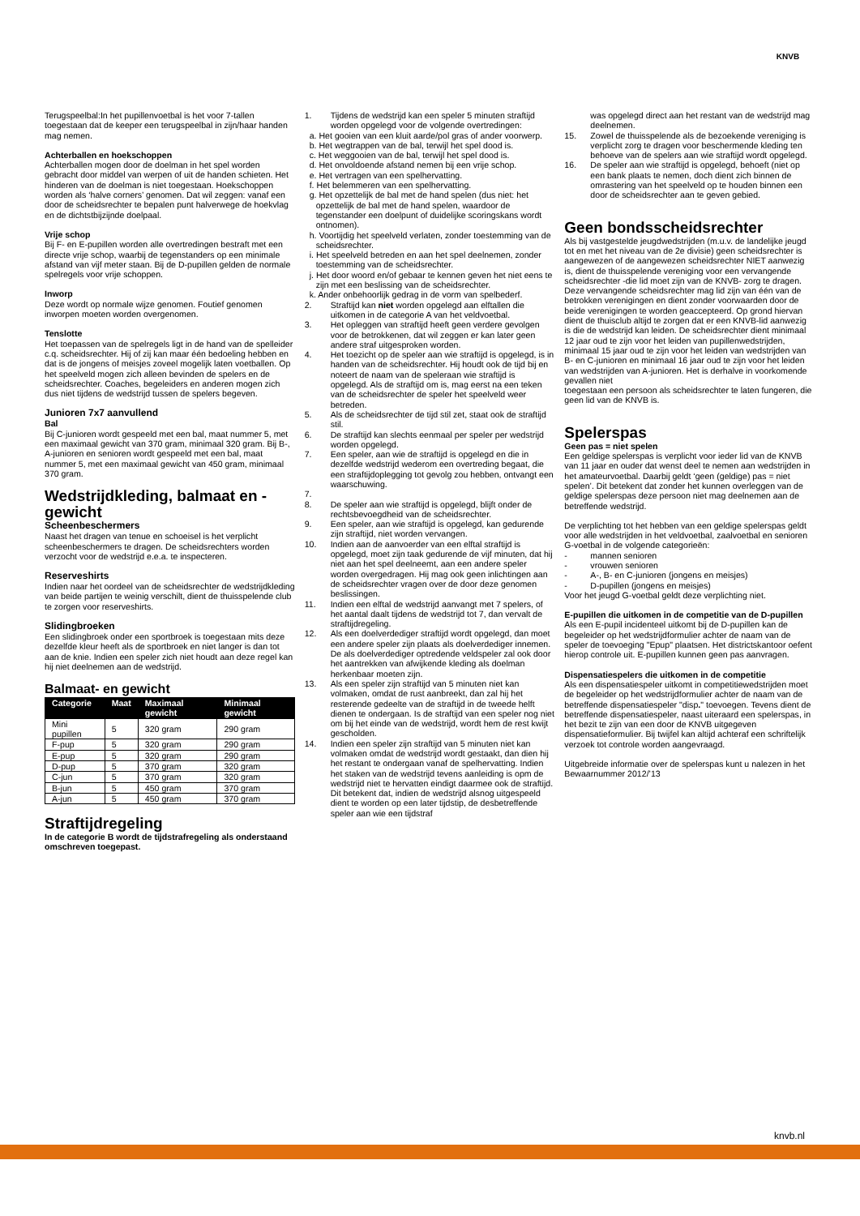KNVB
Terugspeelbal:In het pupillenvoetbal is het voor 7-tallen toegestaan dat de keeper een terugspeelbal in zijn/haar handen mag nemen.
Achterballen en hoekschoppen
Achterballen mogen door de doelman in het spel worden gebracht door middel van werpen of uit de handen schieten. Het hinderen van de doelman is niet toegestaan. Hoekschoppen worden als ‘halve corners’ genomen. Dat wil zeggen: vanaf een door de scheidsrechter te bepalen punt halverwege de hoekvlag en de dichtstbijzijnde doelpaal.
Vrije schop
Bij F- en E-pupillen worden alle overtredingen bestraft met een directe vrije schop, waarbij de tegenstanders op een minimale afstand van vijf meter staan. Bij de D-pupillen gelden de normale spelregels voor vrije schoppen.
Inworp
Deze wordt op normale wijze genomen. Foutief genomen inworpen moeten worden overgenomen.
Tenslotte
Het toepassen van de spelregels ligt in de hand van de spelleider c.q. scheidsrechter. Hij of zij kan maar één bedoeling hebben en dat is de jongens of meisjes zoveel mogelijk laten voetballen. Op het speelveld mogen zich alleen bevinden de spelers en de scheidsrechter. Coaches, begeleiders en anderen mogen zich dus niet tijdens de wedstrijd tussen de spelers begeven.
Junioren 7x7 aanvullend
Bal
Bij C-junioren wordt gespeeld met een bal, maat nummer 5, met een maximaal gewicht van 370 gram, minimaal 320 gram. Bij B-, A-junioren en senioren wordt gespeeld met een bal, maat nummer 5, met een maximaal gewicht van 450 gram, minimaal 370 gram.
Wedstrijdkleding, balmaat en -gewicht
Scheenbeschermers
Naast het dragen van tenue en schoeisel is het verplicht scheenbeschermers te dragen. De scheidsrechters worden verzocht voor de wedstrijd e.e.a. te inspecteren.
Reserveshirts
Indien naar het oordeel van de scheidsrechter de wedstrijdkleding van beide partijen te weinig verschilt, dient de thuisspelende club te zorgen voor reserveshirts.
Slidingbroeken
Een slidingbroek onder een sportbroek is toegestaan mits deze dezelfde kleur heeft als de sportbroek en niet langer is dan tot aan de knie. Indien een speler zich niet houdt aan deze regel kan hij niet deelnemen aan de wedstrijd.
Balmaat- en gewicht
| Categorie | Maat | Maximaal gewicht | Minimaal gewicht |
| --- | --- | --- | --- |
| Mini pupillen | 5 | 320 gram | 290 gram |
| F-pup | 5 | 320 gram | 290 gram |
| E-pup | 5 | 320 gram | 290 gram |
| D-pup | 5 | 370 gram | 320 gram |
| C-jun | 5 | 370 gram | 320 gram |
| B-jun | 5 | 450 gram | 370 gram |
| A-jun | 5 | 450 gram | 370 gram |
Straftijdregeling
In de categorie B wordt de tijdstrafregeling als onderstaand omschreven toegepast.
1. Tijdens de wedstrijd kan een speler 5 minuten straftijd worden opgelegd voor de volgende overtredingen:
a. Het gooien van een kluit aarde/pol gras of ander voorwerp.
b. Het wegtrappen van de bal, terwijl het spel dood is.
c. Het weggooien van de bal, terwijl het spel dood is.
d. Het onvoldoende afstand nemen bij een vrije schop.
e. Het vertragen van een spelhervatting.
f. Het belemmeren van een spelhervatting.
g. Het opzettelijk de bal met de hand spelen (dus niet: het opzettelijk de bal met de hand spelen, waardoor de tegenstander een doelpunt of duidelijke scoringskans wordt ontnomen).
h. Voortijdig het speelveld verlaten, zonder toestemming van de scheidsrechter.
i. Het speelveld betreden en aan het spel deelnemen, zonder toestemming van de scheidsrechter.
j. Het door woord en/of gebaar te kennen geven het niet eens te zijn met een beslissing van de scheidsrechter.
k. Ander onbehoorlijk gedrag in de vorm van spelbederf.
2. Straftijd kan niet worden opgelegd aan elftallen die uitkomen in de categorie A van het veldvoetbal.
3. Het opleggen van straftijd heeft geen verdere gevolgen voor de betrokkenen, dat wil zeggen er kan later geen andere straf uitgesproken worden.
4. Het toezicht op de speler aan wie straftijd is opgelegd, is in handen van de scheidsrechter. Hij houdt ook de tijd bij en noteert de naam van de speleraan wie straftijd is opgelegd. Als de straftijd om is, mag eerst na een teken van de scheidsrechter de speler het speelveld weer betreden.
5. Als de scheidsrechter de tijd stil zet, staat ook de straftijd stil.
6. De straftijd kan slechts eenmaal per speler per wedstrijd worden opgelegd.
7. Een speler, aan wie de straftijd is opgelegd en die in dezelfde wedstrijd wederom een overtreding begaat, die een straftijdoplegging tot gevolg zou hebben, ontvangt een waarschuwing.
7.
8. De speler aan wie straftijd is opgelegd, blijft onder de rechtsbevoegdheid van de scheidsrechter.
9. Een speler, aan wie straftijd is opgelegd, kan gedurende zijn straftijd, niet worden vervangen.
10. Indien aan de aanvoerder van een elftal straftijd is opgelegd, moet zijn taak gedurende de vijf minuten, dat hij niet aan het spel deelneemt, aan een andere speler worden overgedragen. Hij mag ook geen inlichtingen aan de scheidsrechter vragen over de door deze genomen beslissingen.
11. Indien een elftal de wedstrijd aanvangt met 7 spelers, of het aantal daalt tijdens de wedstrijd tot 7, dan vervalt de straftijdregeling.
12. Als een doelverdediger straftijd wordt opgelegd, dan moet een andere speler zijn plaats als doelverdediger innemen. De als doelverdediger optredende veldspeler zal ook door het aantrekken van afwijkende kleding als doelman herkenbaar moeten zijn.
13. Als een speler zijn straftijd van 5 minuten niet kan volmaken, omdat de rust aanbreekt, dan zal hij het resterende gedeelte van de straftijd in de tweede helft dienen te ondergaan. Is de straftijd van een speler nog niet om bij het einde van de wedstrijd, wordt hem de rest kwijt gescholden.
14. Indien een speler zijn straftijd van 5 minuten niet kan volmaken omdat de wedstrijd wordt gestaakt, dan dien hij het restant te ondergaan vanaf de spelhervatting. Indien het staken van de wedstrijd tevens aanleiding is opm de wedstrijd niet te hervatten eindigt daarmee ook de straftijd. Dit betekent dat, indien de wedstrijd alsnog uitgespeeld dient te worden op een later tijdstip, de desbetreffende speler aan wie een tijdstraf
was opgelegd direct aan het restant van de wedstrijd mag deelnemen.
15. Zowel de thuisspelende als de bezoekende vereniging is verplicht zorg te dragen voor beschermende kleding ten behoeve van de spelers aan wie straftijd wordt opgelegd.
16. De speler aan wie straftijd is opgelegd, behoeft (niet op een bank plaats te nemen, doch dient zich binnen de omrastering van het speelveld op te houden binnen een door de scheidsrechter aan te geven gebied.
Geen bondsscheidsrechter
Als bij vastgestelde jeugdwedstrijden (m.u.v. de landelijke jeugd tot en met het niveau van de 2e divisie) geen scheidsrechter is aangewezen of de aangewezen scheidsrechter NIET aanwezig is, dient de thuisspelende vereniging voor een vervangende scheidsrechter -die lid moet zijn van de KNVB- zorg te dragen. Deze vervangende scheidsrechter mag lid zijn van één van de betrokken verenigingen en dient zonder voorwaarden door de beide verenigingen te worden geaccepteerd. Op grond hiervan dient de thuisclub altijd te zorgen dat er een KNVB-lid aanwezig is die de wedstrijd kan leiden. De scheidsrechter dient minimaal 12 jaar oud te zijn voor het leiden van pupillenwedstrijden, minimaal 15 jaar oud te zijn voor het leiden van wedstrijden van B- en C-junioren en minimaal 16 jaar oud te zijn voor het leiden van wedstrijden van A-junioren. Het is derhalve in voorkomende gevallen niet
toegestaan een persoon als scheidsrechter te laten fungeren, die geen lid van de KNVB is.
Spelerspas
Geen pas = niet spelen
Een geldige spelerspas is verplicht voor ieder lid van de KNVB van 11 jaar en ouder dat wenst deel te nemen aan wedstrijden in het amateurvoetbal. Daarbij geldt ‘geen (geldige) pas = niet spelen’. Dit betekent dat zonder het kunnen overleggen van de geldige spelerspas deze persoon niet mag deelnemen aan de betreffende wedstrijd.
De verplichting tot het hebben van een geldige spelerspas geldt voor alle wedstrijden in het veldvoetbal, zaalvoetbal en senioren G-voetbal in de volgende categorieën:
- mannen senioren
- vrouwen senioren
- A-, B- en C-junioren (jongens en meisjes)
- D-pupillen (jongens en meisjes)
Voor het jeugd G-voetbal geldt deze verplichting niet.
E-pupillen die uitkomen in de competitie van de D-pupillen
Als een E-pupil incidenteel uitkomt bij de D-pupillen kan de begeleider op het wedstrijdformulier achter de naam van de speler de toevoeging "Epup" plaatsen. Het districtskantoor oefent hierop controle uit. E-pupillen kunnen geen pas aanvragen.
Dispensatiespelers die uitkomen in de competitie
Als een dispensatiespeler uitkomt in competitiewedstrijden moet de begeleider op het wedstrijdformulier achter de naam van de betreffende dispensatiespeler "disp." toevoegen. Tevens dient de betreffende dispensatiespeler, naast uiteraard een spelerspas, in het bezit te zijn van een door de KNVB uitgegeven dispensatieformulier. Bij twijfel kan altijd achteraf een schriftelijk verzoek tot controle worden aangevraagd.
Uitgebreide informatie over de spelerspas kunt u nalezen in het Bewaarnummer 2012/’13
knvb.nl